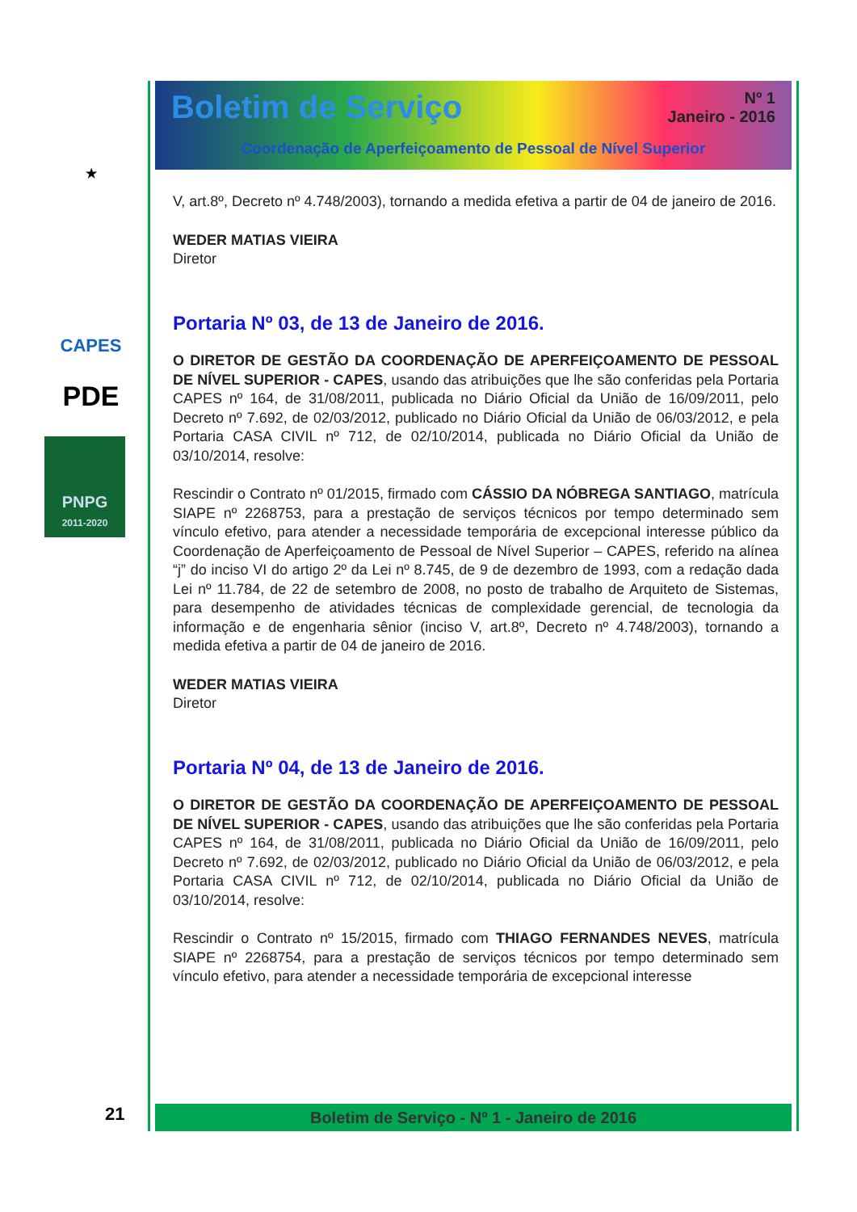★
CAPES
PDE
PNPG
2011-2020
21
Boletim de Serviço
Nº 1
Janeiro - 2016
Coordenação de Aperfeiçoamento de Pessoal de Nível Superior
V, art.8º, Decreto nº 4.748/2003), tornando a medida efetiva a partir de 04 de janeiro de 2016.
WEDER MATIAS VIEIRA
Diretor
Portaria Nº 03, de 13 de Janeiro de 2016.
O DIRETOR DE GESTÃO DA COORDENAÇÃO DE APERFEIÇOAMENTO DE PESSOAL DE NÍVEL SUPERIOR - CAPES, usando das atribuições que lhe são conferidas pela Portaria CAPES nº 164, de 31/08/2011, publicada no Diário Oficial da União de 16/09/2011, pelo Decreto nº 7.692, de 02/03/2012, publicado no Diário Oficial da União de 06/03/2012, e pela Portaria CASA CIVIL nº 712, de 02/10/2014, publicada no Diário Oficial da União de 03/10/2014, resolve:
Rescindir o Contrato nº 01/2015, firmado com CÁSSIO DA NÓBREGA SANTIAGO, matrícula SIAPE nº 2268753, para a prestação de serviços técnicos por tempo determinado sem vínculo efetivo, para atender a necessidade temporária de excepcional interesse público da Coordenação de Aperfeiçoamento de Pessoal de Nível Superior – CAPES, referido na alínea “j” do inciso VI do artigo 2º da Lei nº 8.745, de 9 de dezembro de 1993, com a redação dada Lei nº 11.784, de 22 de setembro de 2008, no posto de trabalho de Arquiteto de Sistemas, para desempenho de atividades técnicas de complexidade gerencial, de tecnologia da informação e de engenharia sênior (inciso V, art.8º, Decreto nº 4.748/2003), tornando a medida efetiva a partir de 04 de janeiro de 2016.
WEDER MATIAS VIEIRA
Diretor
Portaria Nº 04, de 13 de Janeiro de 2016.
O DIRETOR DE GESTÃO DA COORDENAÇÃO DE APERFEIÇOAMENTO DE PESSOAL DE NÍVEL SUPERIOR - CAPES, usando das atribuições que lhe são conferidas pela Portaria CAPES nº 164, de 31/08/2011, publicada no Diário Oficial da União de 16/09/2011, pelo Decreto nº 7.692, de 02/03/2012, publicado no Diário Oficial da União de 06/03/2012, e pela Portaria CASA CIVIL nº 712, de 02/10/2014, publicada no Diário Oficial da União de 03/10/2014, resolve:
Rescindir o Contrato nº 15/2015, firmado com THIAGO FERNANDES NEVES, matrícula SIAPE nº 2268754, para a prestação de serviços técnicos por tempo determinado sem vínculo efetivo, para atender a necessidade temporária de excepcional interesse
Boletim de Serviço - Nº 1 - Janeiro de 2016